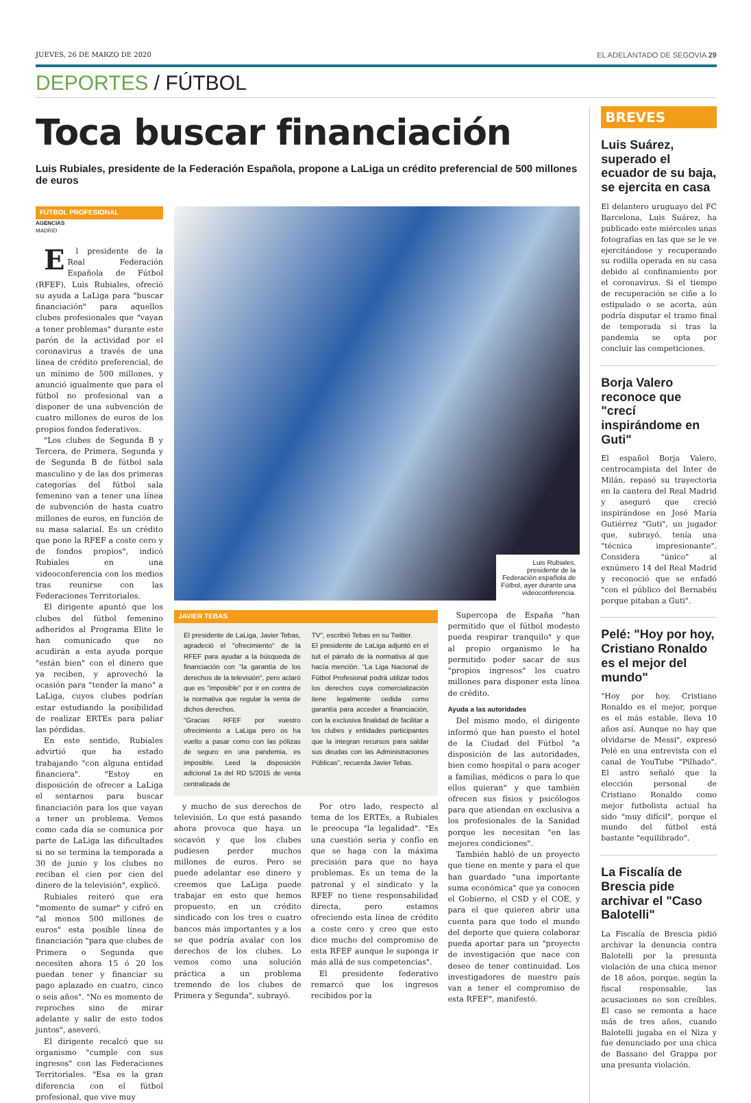JUEVES, 26 DE MARZO DE 2020 EL ADELANTADO DE SEGOVIA 29
DEPORTES / FÚTBOL
Toca buscar financiación
Luis Rubiales, presidente de la Federación Española, propone a LaLiga un crédito preferencial de 500 millones de euros
FÚTBOL PROFESIONAL
AGENCIAS
MADRID
El presidente de la Real Federación Española de Fútbol (RFEF), Luis Rubiales, ofreció su ayuda a LaLiga para "buscar financiación" para aquellos clubes profesionales que "vayan a tener problemas" durante este parón de la actividad por el coronavirus a través de una línea de crédito preferencial, de un mínimo de 500 millones, y anunció igualmente que para el fútbol no profesional van a disponer de una subvención de cuatro millones de euros de los propios fondos federativos.
"Los clubes de Segunda B y Tercera, de Primera, Segunda y de Segunda B de fútbol sala masculino y de las dos primeras categorías del fútbol sala femenino van a tener una línea de subvención de hasta cuatro millones de euros, en función de su masa salarial. Es un crédito que pone la RFEF a coste cero y de fondos propios", indicó Rubiales en una videoconferencia con los medios tras reunirse con las Federaciones Territoriales.
El dirigente apuntó que los clubes del fútbol femenino adheridos al Programa Elite le han comunicado que no acudirán a esta ayuda porque "están bien" con el dinero que ya reciben, y aprovechó la ocasión para "tender la mano" a LaLiga, cuyos clubes podrían estar estudiando la posibilidad de realizar ERTEs para paliar las pérdidas.
En este sentido, Rubiales advirtió que ha estado trabajando "con alguna entidad financiera". "Estoy en disposición de ofrecer a LaLiga el sentarnos para buscar financiación para los que vayan a tener un problema. Vemos como cada día se comunica por parte de LaLiga las dificultades si no se termina la temporada a 30 de junio y los clubes no reciban el cien por cien del dinero de la televisión", explicó.
Rubiales reiteró que era "momento de sumar" y cifró en "al menos 500 millones de euros" esta posible línea de financiación "para que clubes de Primera o Segunda que necesiten ahora 15 ó 20 los puedan tener y financiar su pago aplazado en cuatro, cinco o seis años". "No es momento de reproches sino de mirar adelante y salir de esto todos juntos", aseveró.
El dirigente recalcó que su organismo "cumple con sus ingresos" con las Federaciones Territoriales. "Esa es la gran diferencia con el fútbol profesional, que vive muy
Luis Rubiales, presidente de la Federación española de Fútbol, ayer durante una videoconferencia.
JAVIER TEBAS
El presidente de LaLiga, Javier Tebas, agradeció el "ofrecimiento" de la RFEF para ayudar a la búsqueda de financiación con "la garantía de los derechos de la televisión", pero aclaró que es "imposible" por ir en contra de la normativa que regular la venta de dichos derechos.
"Gracias RFEF por vuestro ofrecimiento a LaLiga pero os ha vuelto a pasar como con las pólizas de seguro en una pandemia, es imposible. Leed la disposición adicional 1a del RD 5/2015 de venta centralizada de
TV", escribió Tebas en su Twitter.
El presidente de LaLiga adjuntó en el tuit el párrafo de la normativa al que hacía mención. "La Liga Nacional de Fútbol Profesional podrá utilizar todos los derechos cuya comercialización tiene legalmente cedida como garantía para acceder a financiación, con la exclusiva finalidad de facilitar a los clubes y entidades participantes que la integran recursos para saldar sus deudas con las Administraciones Públicas", recuerda Javier Tebas.
y mucho de sus derechos de televisión. Lo que está pasando ahora provoca que haya un socavón y que los clubes pudiesen perder muchos millones de euros. Pero se puede adelantar ese dinero y creemos que LaLiga puede trabajar en esto que hemos propuesto, en un crédito sindicado con los tres o cuatro bancos más importantes y a los se que podría avalar con los derechos de los clubes. Lo vemos como una solución práctica a un problema tremendo de los clubes de Primera y Segunda", subrayó.
Por otro lado, respecto al tema de los ERTEs, a Rubiales le preocupa "la legalidad". "Es una cuestión seria y confío en que se haga con la máxima precisión para que no haya problemas. Es un tema de la patronal y el sindicato y la RFEF no tiene responsabilidad directa, pero estamos ofreciendo esta línea de crédito a coste cero y creo que esto dice mucho del compromiso de esta RFEF aunque le suponga ir más allá de sus competencias".
El presidente federativo remarcó que los ingresos recibidos por la
Supercopa de España "han permitido que el fútbol modesto pueda respirar tranquilo" y que al propio organismo le ha permitido poder sacar de sus "propios ingresos" los cuatro millones para disponer esta línea de crédito.
Ayuda a las autoridades
Del mismo modo, el dirigente informó que han puesto el hotel de la Ciudad del Fútbol "a disposición de las autoridades, bien como hospital o para acoger a familias, médicos o para lo que ellos quieran" y que también ofrecen sus fisios y psicólogos para que atiendan en exclusiva a los profesionales de la Sanidad porque les necesitan "en las mejores condiciones".
También habló de un proyecto que tiene en mente y para el que han guardado "una importante suma económica" que ya conocen el Gobierno, el CSD y el COE, y para el que quieren abrir una cuenta para que todo el mundo del deporte que quiera colaborar pueda aportar para un "proyecto de investigación que nace con deseo de tener continuidad. Los investigadores de nuestro país van a tener el compromiso de esta RFEF", manifestó.
BREVES
Luis Suárez, superado el ecuador de su baja, se ejercita en casa
El delantero uruguayo del FC Barcelona, Luis Suárez, ha publicado este miércoles unas fotografías en las que se le ve ejercitándose y recuperando su rodilla operada en su casa debido al confinamiento por el coronavirus. Si el tiempo de recuperación se ciñe a lo estipulado o se acorta, aún podría disputar el tramo final de temporada si tras la pandemia se opta por concluir las competiciones.
Borja Valero reconoce que "crecí inspirándome en Guti"
El español Borja Valero, centrocampista del Inter de Milán, repasó su trayectoria en la cantera del Real Madrid y aseguró que creció inspirándose en José María Gutiérrez "Guti", un jugador que, subrayó, tenía una "técnica impresionante". Considera "único" al exnúmero 14 del Real Madrid y reconoció que se enfadó "con el público del Bernabéu porque pitaban a Guti".
Pelé: "Hoy por hoy, Cristiano Ronaldo es el mejor del mundo"
"Hoy por hoy, Cristiano Ronaldo es el mejor, porque es el más estable, lleva 10 años así. Aunque no hay que olvidarse de Messi", expresó Pelé en una entrevista con el canal de YouTube "Pilhado". El astro señaló que la elección personal de Cristiano Ronaldo como mejor futbolista actual ha sido "muy difícil", porque el mundo del fútbol está bastante "equilibrado".
La Fiscalía de Brescia pide archivar el "Caso Balotelli"
La Fiscalía de Brescia pidió archivar la denuncia contra Balotelli por la presunta violación de una chica menor de 18 años, porque, según la fiscal responsable, las acusaciones no son creíbles. El caso se remonta a hace más de tres años, cuando Balotelli jugaba en el Niza y fue denunciado por una chica de Bassano del Grappa por una presunta violación.